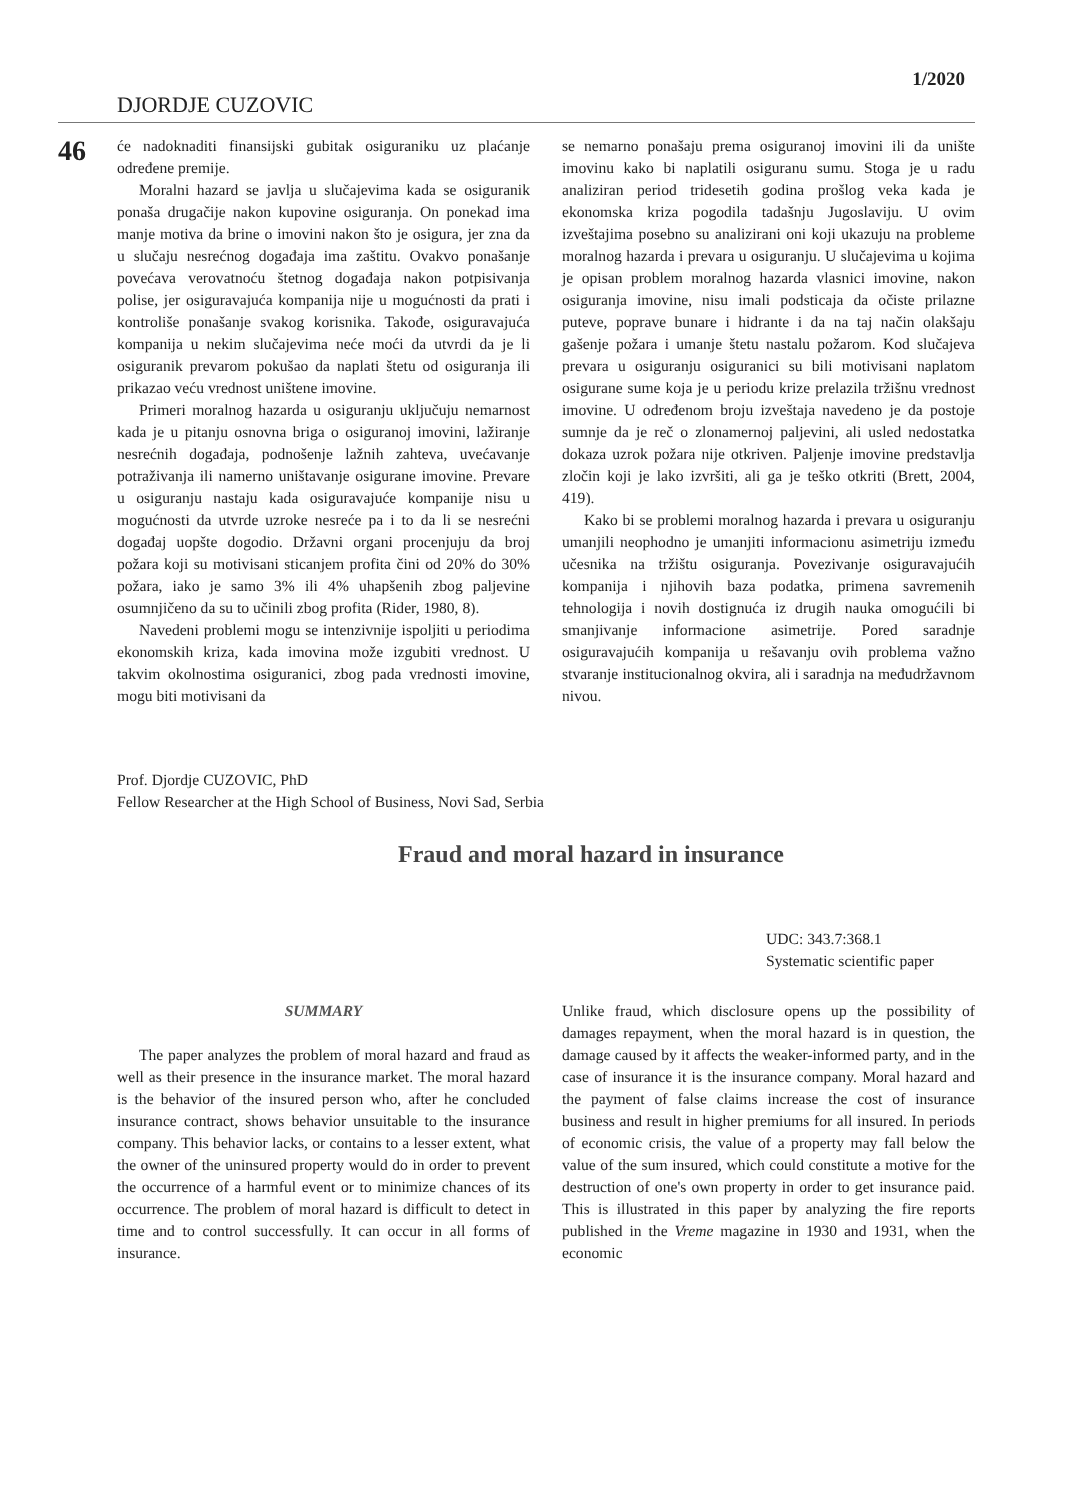1/2020
DJORDJE CUZOVIC
46
će nadoknaditi finansijski gubitak osiguraniku uz plaćanje određene premije.
Moralni hazard se javlja u slučajevima kada se osiguranik ponaša drugačije nakon kupovine osiguranja. On ponekad ima manje motiva da brine o imovini nakon što je osigura, jer zna da u slučaju nesrećnog događaja ima zaštitu. Ovakvo ponašanje povećava verovatnoću štetnog događaja nakon potpisivanja polise, jer osiguravajuća kompanija nije u mogućnosti da prati i kontroliše ponašanje svakog korisnika. Takođe, osiguravajuća kompanija u nekim slučajevima neće moći da utvrdi da je li osiguranik prevarom pokušao da naplati štetu od osiguranja ili prikazao veću vrednost uništene imovine.
Primeri moralnog hazarda u osiguranju uključuju nemarnost kada je u pitanju osnovna briga o osiguranoj imovini, lažiranje nesrećnih događaja, podnošenje lažnih zahteva, uvećavanje potraživanja ili namerno uništavanje osigurane imovine. Prevare u osiguranju nastaju kada osiguravajuće kompanije nisu u mogućnosti da utvrde uzroke nesreće pa i to da li se nesrećni događaj uopšte dogodio. Državni organi procenjuju da broj požara koji su motivisani sticanjem profita čini od 20% do 30% požara, iako je samo 3% ili 4% uhapšenih zbog paljevine osumnjičeno da su to učinili zbog profita (Rider, 1980, 8).
Navedeni problemi mogu se intenzivnije ispoljiti u periodima ekonomskih kriza, kada imovina može izgubiti vrednost. U takvim okolnostima osiguranici, zbog pada vrednosti imovine, mogu biti motivisani da
se nemarno ponašaju prema osiguranoj imovini ili da unište imovinu kako bi naplatili osiguranu sumu. Stoga je u radu analiziran period tridesetih godina prošlog veka kada je ekonomska kriza pogodila tadašnju Jugoslaviju. U ovim izveštajima posebno su analizirani oni koji ukazuju na probleme moralnog hazarda i prevara u osiguranju. U slučajevima u kojima je opisan problem moralnog hazarda vlasnici imovine, nakon osiguranja imovine, nisu imali podsticaja da očiste prilazne puteve, poprave bunare i hidrante i da na taj način olakšaju gašenje požara i umanje štetu nastalu požarom. Kod slučajeva prevara u osiguranju osiguranici su bili motivisani naplatom osigurane sume koja je u periodu krize prelazila tržišnu vrednost imovine. U određenom broju izveštaja navedeno je da postoje sumnje da je reč o zlonamernoj paljevini, ali usled nedostatka dokaza uzrok požara nije otkriven. Paljenje imovine predstavlja zločin koji je lako izvršiti, ali ga je teško otkriti (Brett, 2004, 419).
Kako bi se problemi moralnog hazarda i prevara u osiguranju umanjili neophodno je umanjiti informacionu asimetriju između učesnika na tržištu osiguranja. Povezivanje osiguravajućih kompanija i njihovih baza podatka, primena savremenih tehnologija i novih dostignuća iz drugih nauka omogućili bi smanjivanje informacione asimetrije. Pored saradnje osiguravajućih kompanija u rešavanju ovih problema važno stvaranje institucionalnog okvira, ali i saradnja na međudržavnom nivou.
Prof. Djordje CUZOVIC, PhD
Fellow Researcher at the High School of Business, Novi Sad, Serbia
Fraud and moral hazard in insurance
UDC: 343.7:368.1
Systematic scientific paper
SUMMARY
The paper analyzes the problem of moral hazard and fraud as well as their presence in the insurance market. The moral hazard is the behavior of the insured person who, after he concluded insurance contract, shows behavior unsuitable to the insurance company. This behavior lacks, or contains to a lesser extent, what the owner of the uninsured property would do in order to prevent the occurrence of a harmful event or to minimize chances of its occurrence. The problem of moral hazard is difficult to detect in time and to control successfully. It can occur in all forms of insurance.
Unlike fraud, which disclosure opens up the possibility of damages repayment, when the moral hazard is in question, the damage caused by it affects the weaker-informed party, and in the case of insurance it is the insurance company. Moral hazard and the payment of false claims increase the cost of insurance business and result in higher premiums for all insured. In periods of economic crisis, the value of a property may fall below the value of the sum insured, which could constitute a motive for the destruction of one's own property in order to get insurance paid. This is illustrated in this paper by analyzing the fire reports published in the Vreme magazine in 1930 and 1931, when the economic